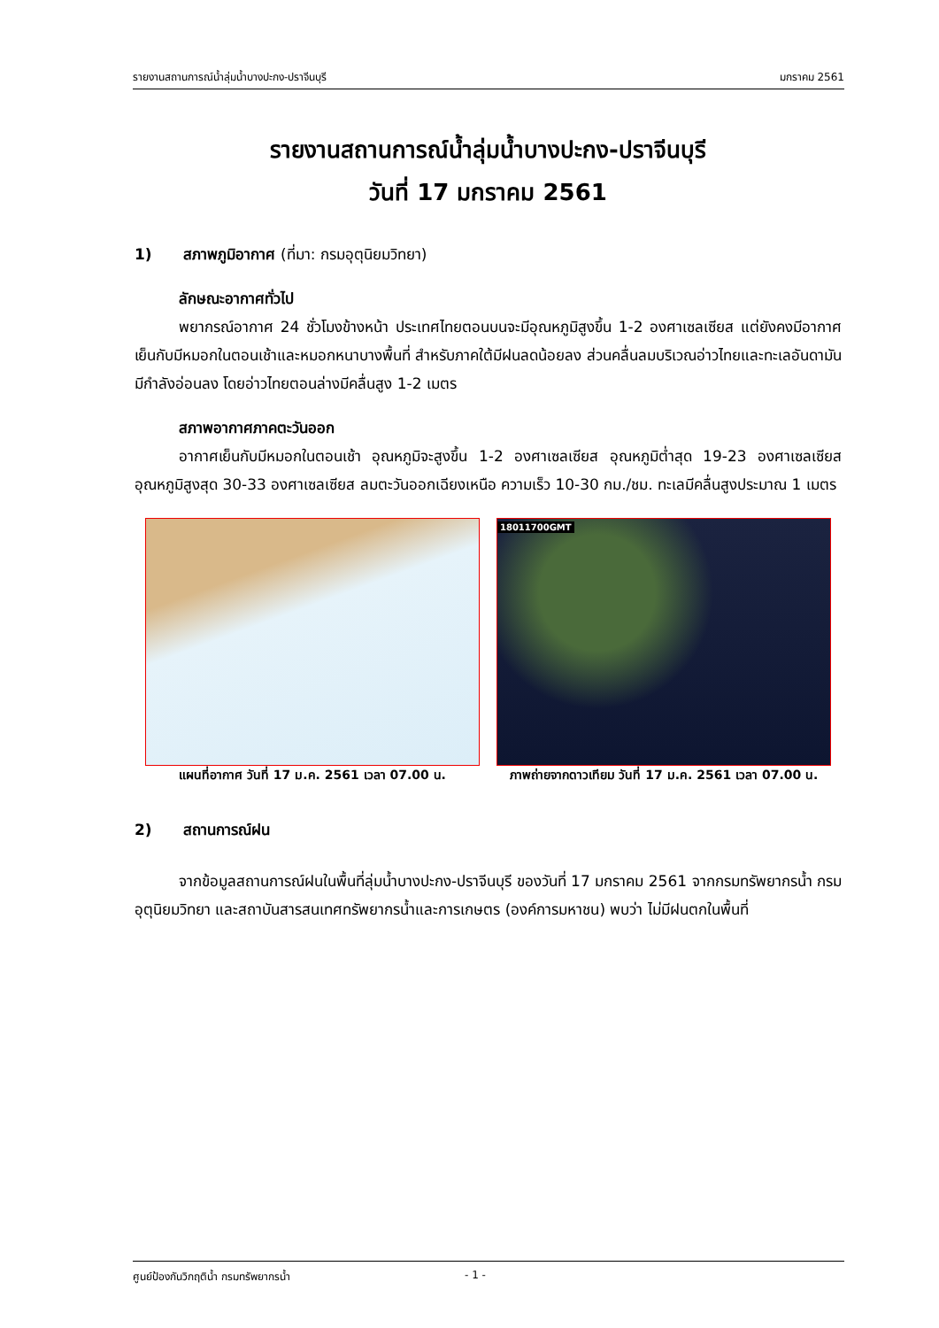รายงานสถานการณ์น้ำลุ่มน้ำบางปะกง-ปราจีนบุรี มกราคม 2561
รายงานสถานการณ์น้ำลุ่มน้ำบางปะกง-ปราจีนบุรี
วันที่ 17 มกราคม 2561
1) สภาพภูมิอากาศ (ที่มา: กรมอุตุนิยมวิทยา)
ลักษณะอากาศทั่วไป
พยากรณ์อากาศ 24 ชั่วโมงข้างหน้า ประเทศไทยตอนบนจะมีอุณหภูมิสูงขึ้น 1-2 องศาเซลเซียส แต่ยังคงมีอากาศเย็นกับมีหมอกในตอนเช้าและหมอกหนาบางพื้นที่ สำหรับภาคใต้มีฝนลดน้อยลง ส่วนคลื่นลมบริเวณอ่าวไทยและทะเลอันดามันมีกำลังอ่อนลง โดยอ่าวไทยตอนล่างมีคลื่นสูง 1-2 เมตร
สภาพอากาศภาคตะวันออก
อากาศเย็นกับมีหมอกในตอนเช้า อุณหภูมิจะสูงขึ้น 1-2 องศาเซลเซียส อุณหภูมิต่ำสุด 19-23 องศาเซลเซียส อุณหภูมิสูงสุด 30-33 องศาเซลเซียส ลมตะวันออกเฉียงเหนือ ความเร็ว 10-30 กม./ชม. ทะเลมีคลื่นสูงประมาณ 1 เมตร
แผนที่อากาศ วันที่ 17 ม.ค. 2561 เวลา 07.00 น.
18011700GMT
ภาพถ่ายจากดาวเทียม วันที่ 17 ม.ค. 2561 เวลา 07.00 น.
2) สถานการณ์ฝน
จากข้อมูลสถานการณ์ฝนในพื้นที่ลุ่มน้ำบางปะกง-ปราจีนบุรี ของวันที่ 17 มกราคม 2561 จากกรมทรัพยากรน้ำ กรมอุตุนิยมวิทยา และสถาบันสารสนเทศทรัพยากรน้ำและการเกษตร (องค์การมหาชน) พบว่า ไม่มีฝนตกในพื้นที่
ศูนย์ป้องกันวิกฤติน้ำ กรมทรัพยากรน้ำ - 1 -